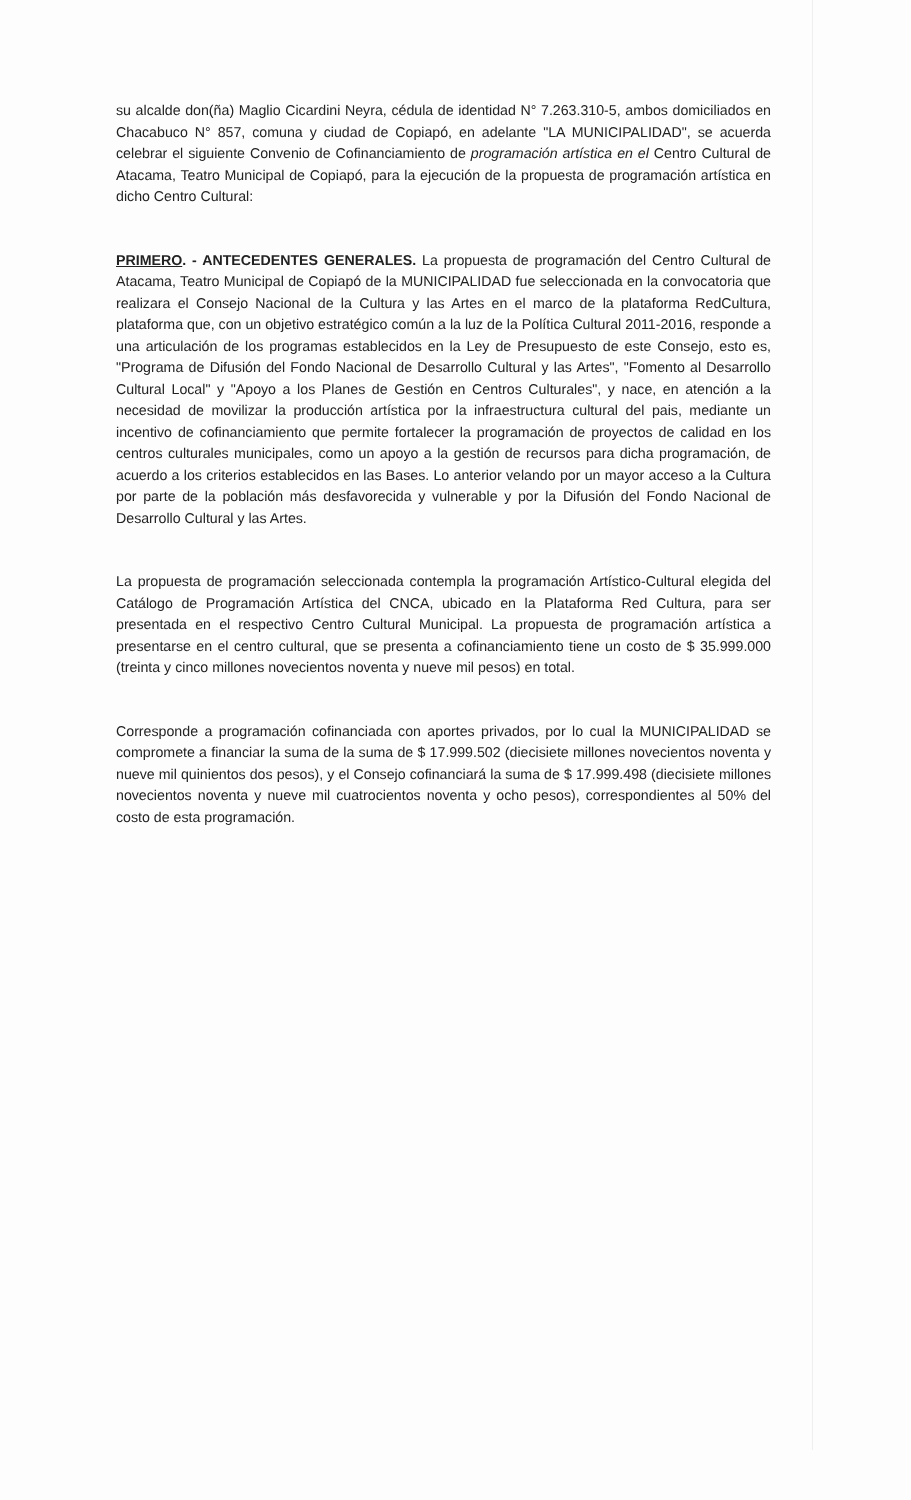su alcalde don(ña) Maglio Cicardini Neyra, cédula de identidad N° 7.263.310-5, ambos domiciliados en Chacabuco N° 857, comuna y ciudad de Copiapó, en adelante "LA MUNICIPALIDAD", se acuerda celebrar el siguiente Convenio de Cofinanciamiento de programación artística en el Centro Cultural de Atacama, Teatro Municipal de Copiapó, para la ejecución de la propuesta de programación artística en dicho Centro Cultural:
PRIMERO. - ANTECEDENTES GENERALES. La propuesta de programación del Centro Cultural de Atacama, Teatro Municipal de Copiapó de la MUNICIPALIDAD fue seleccionada en la convocatoria que realizara el Consejo Nacional de la Cultura y las Artes en el marco de la plataforma RedCultura, plataforma que, con un objetivo estratégico común a la luz de la Política Cultural 2011-2016, responde a una articulación de los programas establecidos en la Ley de Presupuesto de este Consejo, esto es, "Programa de Difusión del Fondo Nacional de Desarrollo Cultural y las Artes", "Fomento al Desarrollo Cultural Local" y "Apoyo a los Planes de Gestión en Centros Culturales", y nace, en atención a la necesidad de movilizar la producción artística por la infraestructura cultural del pais, mediante un incentivo de cofinanciamiento que permite fortalecer la programación de proyectos de calidad en los centros culturales municipales, como un apoyo a la gestión de recursos para dicha programación, de acuerdo a los criterios establecidos en las Bases. Lo anterior velando por un mayor acceso a la Cultura por parte de la población más desfavorecida y vulnerable y por la Difusión del Fondo Nacional de Desarrollo Cultural y las Artes.
La propuesta de programación seleccionada contempla la programación Artístico-Cultural elegida del Catálogo de Programación Artística del CNCA, ubicado en la Plataforma Red Cultura, para ser presentada en el respectivo Centro Cultural Municipal. La propuesta de programación artística a presentarse en el centro cultural, que se presenta a cofinanciamiento tiene un costo de $ 35.999.000 (treinta y cinco millones novecientos noventa y nueve mil pesos) en total.
Corresponde a programación cofinanciada con aportes privados, por lo cual la MUNICIPALIDAD se compromete a financiar la suma de la suma de $ 17.999.502 (diecisiete millones novecientos noventa y nueve mil quinientos dos pesos), y el Consejo cofinanciará la suma de $ 17.999.498 (diecisiete millones novecientos noventa y nueve mil cuatrocientos noventa y ocho pesos), correspondientes al 50% del costo de esta programación.